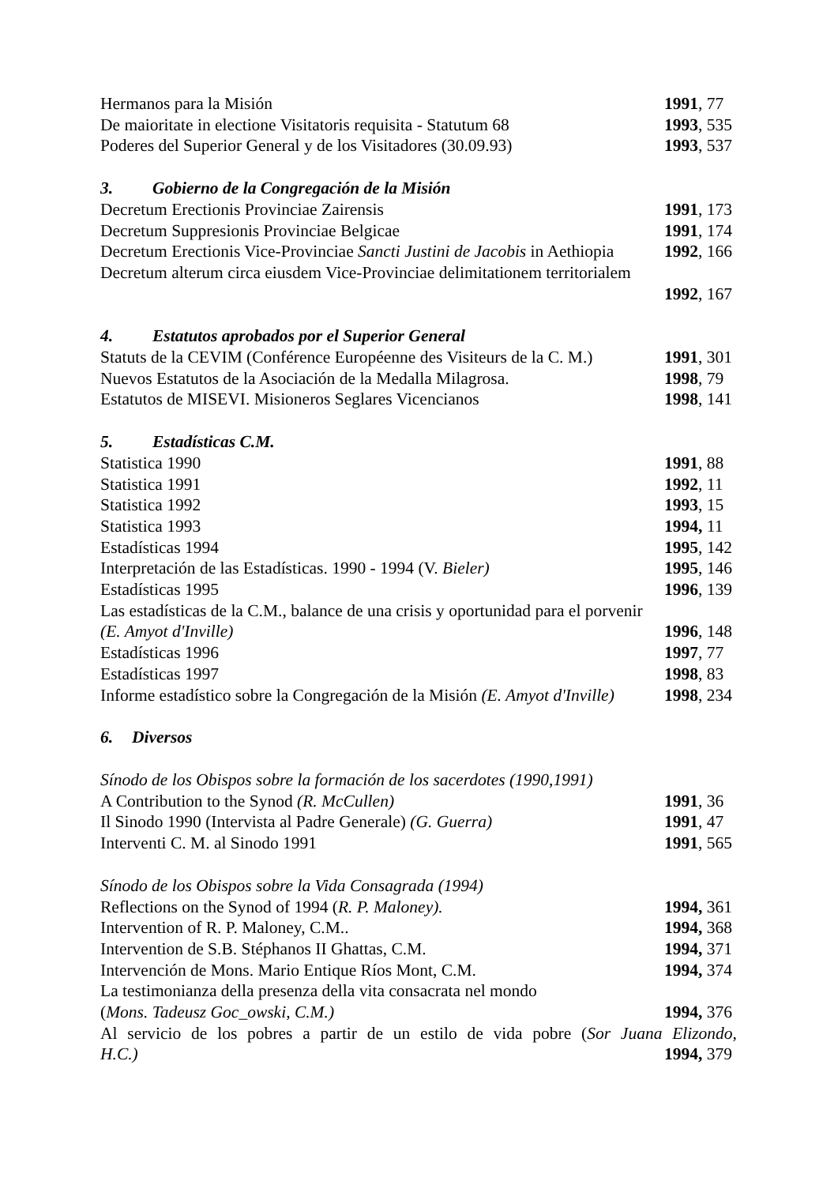Hermanos para la Misión 1991, 77
De maioritate in electione Visitatoris requisita - Statutum 68 1993, 535
Poderes del Superior General y de los Visitadores (30.09.93) 1993, 537
3. Gobierno de la Congregación de la Misión
Decretum Erectionis Provinciae Zairensis 1991, 173
Decretum Suppresionis Provinciae Belgicae 1991, 174
Decretum Erectionis Vice-Provinciae Sancti Justini de Jacobis in Aethiopia 1992, 166
Decretum alterum circa eiusdem Vice-Provinciae delimitationem territorialem
1992, 167
4. Estatutos aprobados por el Superior General
Statuts de la CEVIM (Conférence Européenne des Visiteurs de la C. M.) 1991, 301
Nuevos Estatutos de la Asociación de la Medalla Milagrosa. 1998, 79
Estatutos de MISEVI. Misioneros Seglares Vicencianos 1998, 141
5. Estadísticas C.M.
Statistica 1990 1991, 88
Statistica 1991 1992, 11
Statistica 1992 1993, 15
Statistica 1993 1994, 11
Estadísticas 1994 1995, 142
Interpretación de las Estadísticas. 1990 - 1994 (V. Bieler) 1995, 146
Estadísticas 1995 1996, 139
Las estadísticas de la C.M., balance de una crisis y oportunidad para el porvenir
(E. Amyot d'Inville) 1996, 148
Estadísticas 1996 1997, 77
Estadísticas 1997 1998, 83
Informe estadístico sobre la Congregación de la Misión (E. Amyot d'Inville) 1998, 234
6. Diversos
Sínodo de los Obispos sobre la formación de los sacerdotes (1990,1991)
A Contribution to the Synod (R. McCullen) 1991, 36
Il Sinodo 1990 (Intervista al Padre Generale) (G. Guerra) 1991, 47
Interventi C. M. al Sinodo 1991 1991, 565
Sínodo de los Obispos sobre la Vida Consagrada (1994)
Reflections on the Synod of 1994 (R. P. Maloney). 1994, 361
Intervention of R. P. Maloney, C.M.. 1994, 368
Intervention de S.B. Stéphanos II Ghattas, C.M. 1994, 371
Intervención de Mons. Mario Entique Ríos Mont, C.M. 1994, 374
La testimonianza della presenza della vita consacrata nel mondo
(Mons. Tadeusz Goc_owski, C.M.) 1994, 376
Al servicio de los pobres a partir de un estilo de vida pobre (Sor Juana Elizondo,
H.C.) 1994, 379